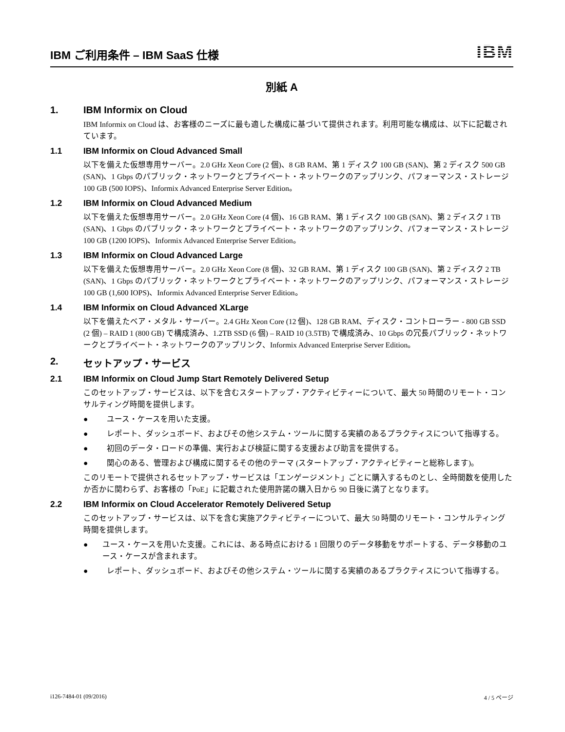IBM ご利用条件 – IBM SaaS 仕様
IBM
別紙 A
1. IBM Informix on Cloud
IBM Informix on Cloud は、お客様のニーズに最も適した構成に基づいて提供されます。利用可能な構成は、以下に記載されています。
1.1 IBM Informix on Cloud Advanced Small
以下を備えた仮想専用サーバー。2.0 GHz Xeon Core (2 個)、8 GB RAM、第 1 ディスク 100 GB (SAN)、第 2 ディスク 500 GB (SAN)、1 Gbps のパブリック・ネットワークとプライベート・ネットワークのアップリンク、パフォーマンス・ストレージ 100 GB (500 IOPS)、Informix Advanced Enterprise Server Edition。
1.2 IBM Informix on Cloud Advanced Medium
以下を備えた仮想専用サーバー。2.0 GHz Xeon Core (4 個)、16 GB RAM、第 1 ディスク 100 GB (SAN)、第 2 ディスク 1 TB (SAN)、1 Gbps のパブリック・ネットワークとプライベート・ネットワークのアップリンク、パフォーマンス・ストレージ 100 GB (1200 IOPS)、Informix Advanced Enterprise Server Edition。
1.3 IBM Informix on Cloud Advanced Large
以下を備えた仮想専用サーバー。2.0 GHz Xeon Core (8 個)、32 GB RAM、第 1 ディスク 100 GB (SAN)、第 2 ディスク 2 TB (SAN)、1 Gbps のパブリック・ネットワークとプライベート・ネットワークのアップリンク、パフォーマンス・ストレージ 100 GB (1,600 IOPS)、Informix Advanced Enterprise Server Edition。
1.4 IBM Informix on Cloud Advanced XLarge
以下を備えたベア・メタル・サーバー。2.4 GHz Xeon Core (12 個)、128 GB RAM、ディスク・コントローラー - 800 GB SSD (2 個) – RAID 1 (800 GB) で構成済み、1.2TB SSD (6 個) – RAID 10 (3.5TB) で構成済み、10 Gbps の冗長パブリック・ネットワークとプライベート・ネットワークのアップリンク、Informix Advanced Enterprise Server Edition。
2. セットアップ・サービス
2.1 IBM Informix on Cloud Jump Start Remotely Delivered Setup
このセットアップ・サービスは、以下を含むスタートアップ・アクティビティーについて、最大 50 時間のリモート・コンサルティング時間を提供します。
● ユース・ケースを用いた支援。
● レポート、ダッシュボード、およびその他システム・ツールに関する実績のあるプラクティスについて指導する。
● 初回のデータ・ロードの準備、実行および検証に関する支援および助言を提供する。
● 関心のある、管理および構成に関するその他のテーマ (スタートアップ・アクティビティーと総称します)。
このリモートで提供されるセットアップ・サービスは「エンゲージメント」ごとに購入するものとし、全時間数を使用したか否かに関わらず、お客様の「PoE」に記載された使用許諾の購入日から 90 日後に満了となります。
2.2 IBM Informix on Cloud Accelerator Remotely Delivered Setup
このセットアップ・サービスは、以下を含む実施アクティビティーについて、最大 50 時間のリモート・コンサルティング時間を提供します。
● ユース・ケースを用いた支援。これには、ある時点における 1 回限りのデータ移動をサポートする、データ移動のユース・ケースが含まれます。
● レポート、ダッシュボード、およびその他システム・ツールに関する実績のあるプラクティスについて指導する。
i126-7484-01 (09/2016) 4 / 5 ページ